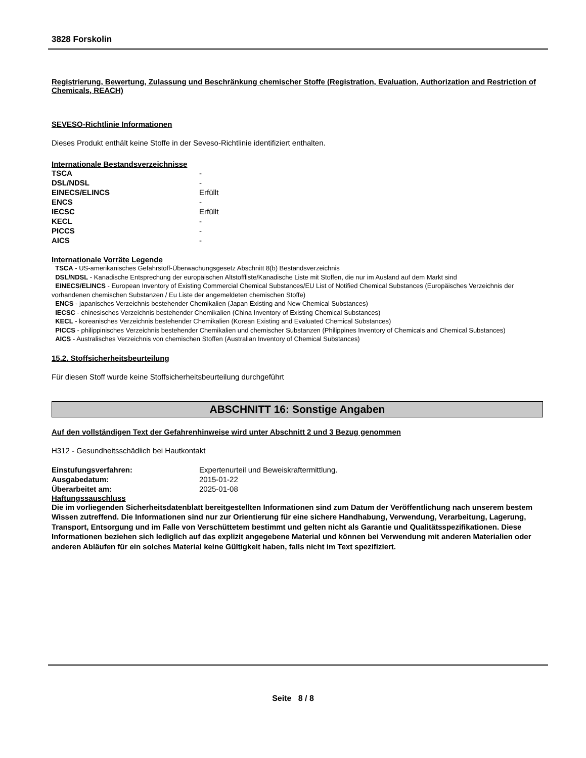3828 Forskolin
Registrierung, Bewertung, Zulassung und Beschränkung chemischer Stoffe (Registration, Evaluation, Authorization and Restriction of Chemicals, REACH)
SEVESO-Richtlinie Informationen
Dieses Produkt enthält keine Stoffe in der Seveso-Richtlinie identifiziert enthalten.
Internationale Bestandsverzeichnisse
| TSCA | - |
| DSL/NDSL | - |
| EINECS/ELINCS | Erfüllt |
| ENCS | - |
| IECSC | Erfüllt |
| KECL | - |
| PICCS | - |
| AICS | - |
Internationale Vorräte Legende
TSCA - US-amerikanisches Gefahrstoff-Überwachungsgesetz Abschnitt 8(b) Bestandsverzeichnis
DSL/NDSL - Kanadische Entsprechung der europäischen Altstoffliste/Kanadische Liste mit Stoffen, die nur im Ausland auf dem Markt sind
EINECS/ELINCS - European Inventory of Existing Commercial Chemical Substances/EU List of Notified Chemical Substances (Europäisches Verzeichnis der vorhandenen chemischen Substanzen / Eu Liste der angemeldeten chemischen Stoffe)
ENCS - japanisches Verzeichnis bestehender Chemikalien (Japan Existing and New Chemical Substances)
IECSC - chinesisches Verzeichnis bestehender Chemikalien (China Inventory of Existing Chemical Substances)
KECL - koreanisches Verzeichnis bestehender Chemikalien (Korean Existing and Evaluated Chemical Substances)
PICCS - philippinisches Verzeichnis bestehender Chemikalien und chemischer Substanzen (Philippines Inventory of Chemicals and Chemical Substances)
AICS - Australisches Verzeichnis von chemischen Stoffen (Australian Inventory of Chemical Substances)
15.2. Stoffsicherheitsbeurteilung
Für diesen Stoff wurde keine Stoffsicherheitsbeurteilung durchgeführt
ABSCHNITT 16: Sonstige Angaben
Auf den vollständigen Text der Gefahrenhinweise wird unter Abschnitt 2 und 3 Bezug genommen
H312 - Gesundheitsschädlich bei Hautkontakt
| Einstufungsverfahren: | Expertenurteil und Beweiskraftermittlung. |
| Ausgabedatum: | 2015-01-22 |
| Überarbeitet am: | 2025-01-08 |
Haftungssauschluss
Die im vorliegenden Sicherheitsdatenblatt bereitgestellten Informationen sind zum Datum der Veröffentlichung nach unserem bestem Wissen zutreffend. Die Informationen sind nur zur Orientierung für eine sichere Handhabung, Verwendung, Verarbeitung, Lagerung, Transport, Entsorgung und im Falle von Verschüttetem bestimmt und gelten nicht als Garantie und Qualitätsspezifikationen. Diese Informationen beziehen sich lediglich auf das explizit angegebene Material und können bei Verwendung mit anderen Materialien oder anderen Abläufen für ein solches Material keine Gültigkeit haben, falls nicht im Text spezifiziert.
Seite 8 / 8